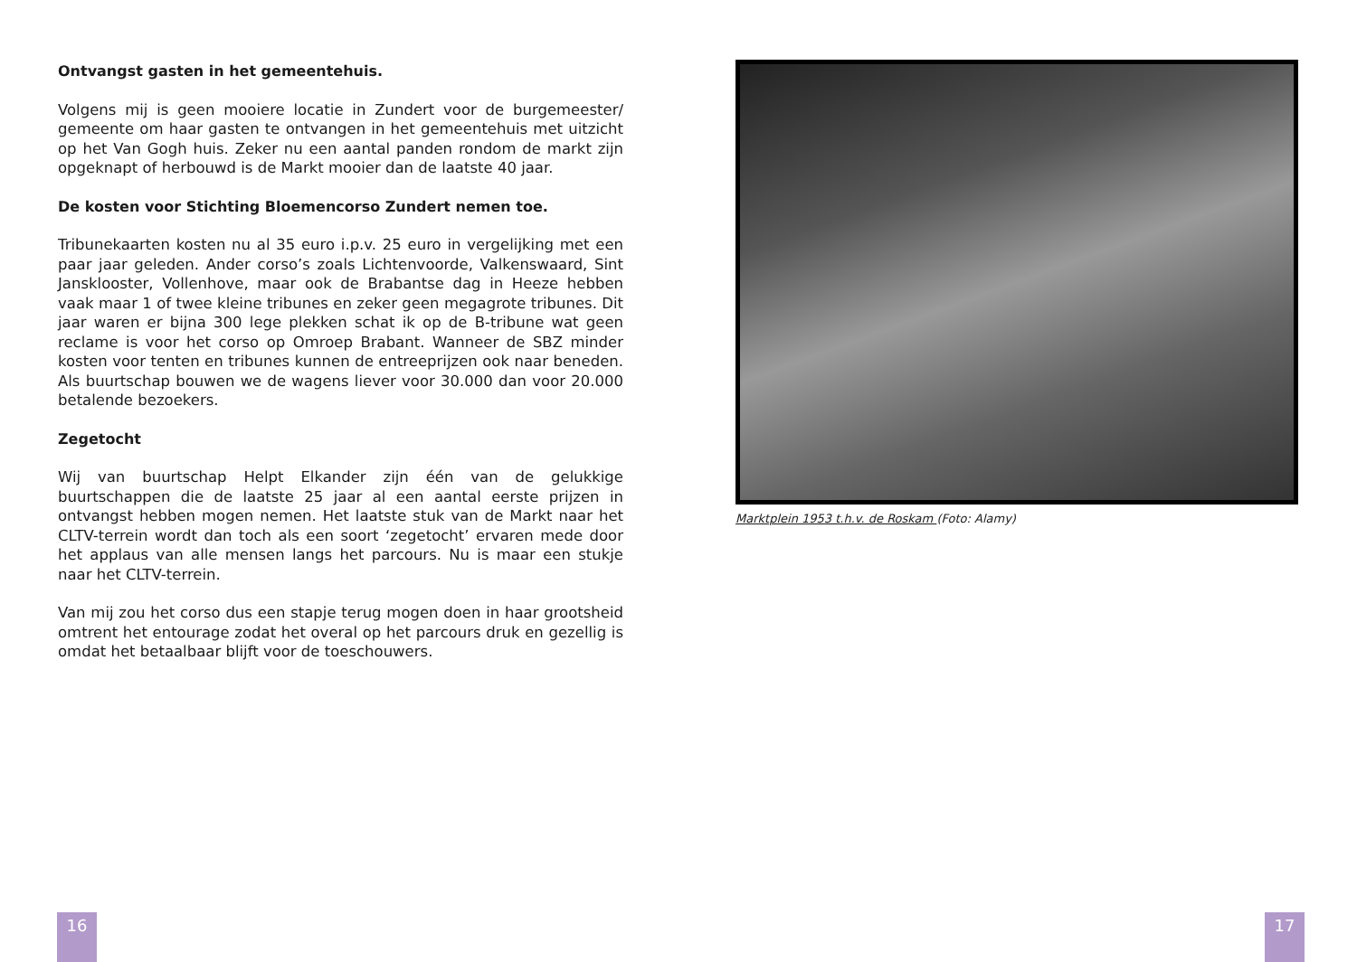Ontvangst gasten in het gemeentehuis.
Volgens mij is geen mooiere locatie in Zundert voor de burgemeester/ gemeente om haar gasten te ontvangen in het gemeentehuis met uitzicht op het Van Gogh huis. Zeker nu een aantal panden rondom de markt zijn opgeknapt of herbouwd is de Markt mooier dan de laatste 40 jaar.
De kosten voor Stichting Bloemencorso Zundert nemen toe.
Tribunekaarten kosten nu al 35 euro i.p.v. 25 euro in vergelijking met een paar jaar geleden. Ander corso’s zoals Lichtenvoorde, Valkenswaard, Sint Jansklooster, Vollenhove, maar ook de Brabantse dag in Heeze hebben vaak maar 1 of twee kleine tribunes en zeker geen megagrote tribunes. Dit jaar waren er bijna 300 lege plekken schat ik op de B-tribune wat geen reclame is voor het corso op Omroep Brabant. Wanneer de SBZ minder kosten voor tenten en tribunes kunnen de entreeprijzen ook naar beneden. Als buurtschap bouwen we de wagens liever voor 30.000 dan voor 20.000 betalende bezoekers.
Zegetocht
Wij van buurtschap Helpt Elkander zijn één van de gelukkige buurtschappen die de laatste 25 jaar al een aantal eerste prijzen in ontvangst hebben mogen nemen. Het laatste stuk van de Markt naar het CLTV-terrein wordt dan toch als een soort ‘zegetocht’ ervaren mede door het applaus van alle mensen langs het parcours. Nu is maar een stukje naar het CLTV-terrein.
Van mij zou het corso dus een stapje terug mogen doen in haar grootsheid omtrent het entourage zodat het overal op het parcours druk en gezellig is omdat het betaalbaar blijft voor de toeschouwers.
Marktplein 1953 t.h.v. de Roskam (Foto: Alamy)
16 17